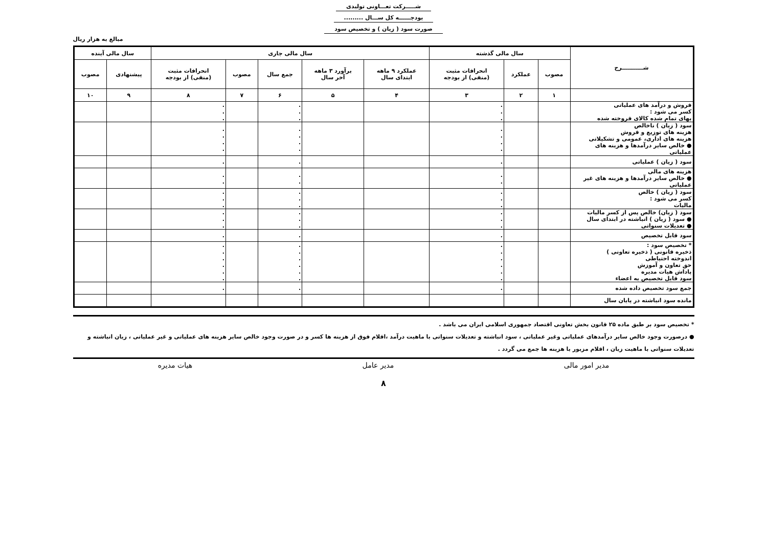شـــــرکت تعـــاونی تولیدی
بودجــــــه کل ســـال .........
صورت سود ( زیان ) و تخصیص سود
مبالغ به هزار ریال
| شـــــــــــرح | سال مالی گذشته | | | سال مالی جاری | | | | | سال مالی آینده | |
| --- | --- | --- | --- | --- | --- | --- | --- | --- | --- | --- |
| | مصوب | عملکرد | انحرافات مثبت (منفی) از بودجه | عملکرد ۹ ماهه ابتدای سال | برآورد ۳ ماهه آخر سال | جمع سال | مصوب | انحرافات مثبت (منفی) از بودجه | پیشنهادی | مصوب |
| | ۱ | ۲ | ۳ | ۴ | ۵ | ۶ | ۷ | ۸ | ۹ | ۱۰ |
| فروش و درآمد های عملیاتی کسر می شود : بهای تمام شده کالای فروخته شده | | | . . . | | | . . . | | . . . | | |
| سود ( زیان ) ناخالص هزینه های توزیع و فروش هزینه های اداری، عمومی و تشکیلاتی ● خالص سایر درآمدها و هزینه های عملیاتی | | | . . . . | | | . . . . | | . . . . | | |
| سود ( زیان ) عملیاتی | | | . | | | . | | . | | |
| هزینه های مالی ● خالص سایر درآمدها و هزینه های غیر عملیاتی | | | . . | | | . . | | . . | | |
| سود ( زیان ) خالص کسر می شود : مالیات | | | . . . | | | . . . | | . . . | | |
| سود ( زیان) خالص پس از کسر مالیات ● سود ( زیان ) انباشته در ابتدای سال ● تعدیلات سنواتی | | | . . . | | | . . . | | . . . | | |
| سود قابل تخصیص | | | . | | | . | | . | | |
| * تخصیص سود : ذخیره قانونی ( ذخیره تعاونی ) اندوخته احتیاطی حق تعاون و آموزش پاداش هیات مدیره سود قابل تخصیص به اعضاء | | | . . . . . . | | | . . . . . . | | . . . . . . | | |
| جمع سود تخصیص داده شده | | | . | | | . | | . | | |
| مانده سود انباشته در پایان سال | | | | | | | | | | |
* تخصیص سود بر طبق ماده ۲۵ قانون بخش تعاونی اقتصاد جمهوری اسلامی ایران می باشد .
● درصورت وجود خالص سایر درآمدهای عملیاتی وغیر عملیاتی ، سود انباشته و تعدیلات سنواتی با ماهیت درآمد ،اقلام فوق از هزینه ها کسر و در صورت وجود خالص سایر هزینه های عملیاتی و غیر عملیاتی ، زیان انباشته و تعدیلات سنواتی با ماهیت زیان ، اقلام مزبور با هزینه ها جمع می گردد .
مدیر امور مالی مدیر عامل هیات مدیره
۸